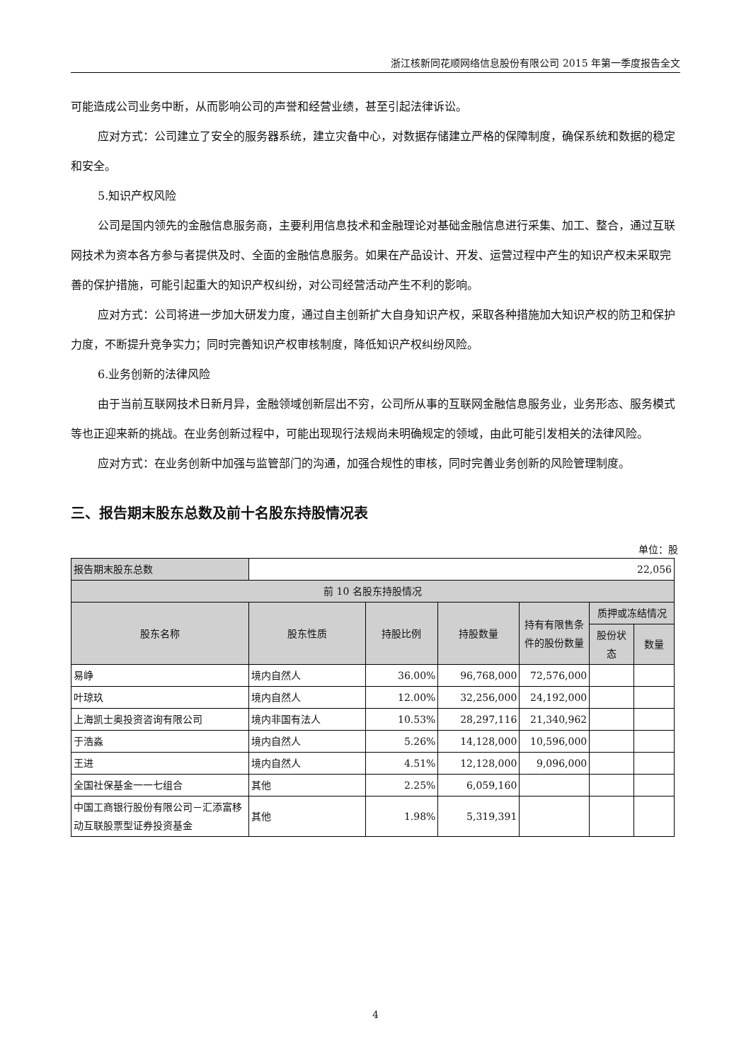浙江核新同花顺网络信息股份有限公司 2015 年第一季度报告全文
可能造成公司业务中断，从而影响公司的声誉和经营业绩，甚至引起法律诉讼。
应对方式：公司建立了安全的服务器系统，建立灾备中心，对数据存储建立严格的保障制度，确保系统和数据的稳定和安全。
5.知识产权风险
公司是国内领先的金融信息服务商，主要利用信息技术和金融理论对基础金融信息进行采集、加工、整合，通过互联网技术为资本各方参与者提供及时、全面的金融信息服务。如果在产品设计、开发、运营过程中产生的知识产权未采取完善的保护措施，可能引起重大的知识产权纠纷，对公司经营活动产生不利的影响。
应对方式：公司将进一步加大研发力度，通过自主创新扩大自身知识产权，采取各种措施加大知识产权的防卫和保护力度，不断提升竞争实力；同时完善知识产权审核制度，降低知识产权纠纷风险。
6.业务创新的法律风险
由于当前互联网技术日新月异，金融领域创新层出不穷，公司所从事的互联网金融信息服务业，业务形态、服务模式等也正迎来新的挑战。在业务创新过程中，可能出现现行法规尚未明确规定的领域，由此可能引发相关的法律风险。
应对方式：在业务创新中加强与监管部门的沟通，加强合规性的审核，同时完善业务创新的风险管理制度。
三、报告期末股东总数及前十名股东持股情况表
单位：股
| 报告期末股东总数 | 22,056 | | | | | |
| 前 10 名股东持股情况 | | | | | | |
| 股东名称 | 股东性质 | 持股比例 | 持股数量 | 持有有限售条件的股份数量 | 质押或冻结情况 | |
| | | | | | 股份状态 | 数量 |
| 易峥 | 境内自然人 | 36.00% | 96,768,000 | 72,576,000 | | |
| 叶琼玖 | 境内自然人 | 12.00% | 32,256,000 | 24,192,000 | | |
| 上海凯士奥投资咨询有限公司 | 境内非国有法人 | 10.53% | 28,297,116 | 21,340,962 | | |
| 于浩淼 | 境内自然人 | 5.26% | 14,128,000 | 10,596,000 | | |
| 王进 | 境内自然人 | 4.51% | 12,128,000 | 9,096,000 | | |
| 全国社保基金一一七组合 | 其他 | 2.25% | 6,059,160 | | | |
| 中国工商银行股份有限公司－汇添富移动互联股票型证券投资基金 | 其他 | 1.98% | 5,319,391 | | | |
4